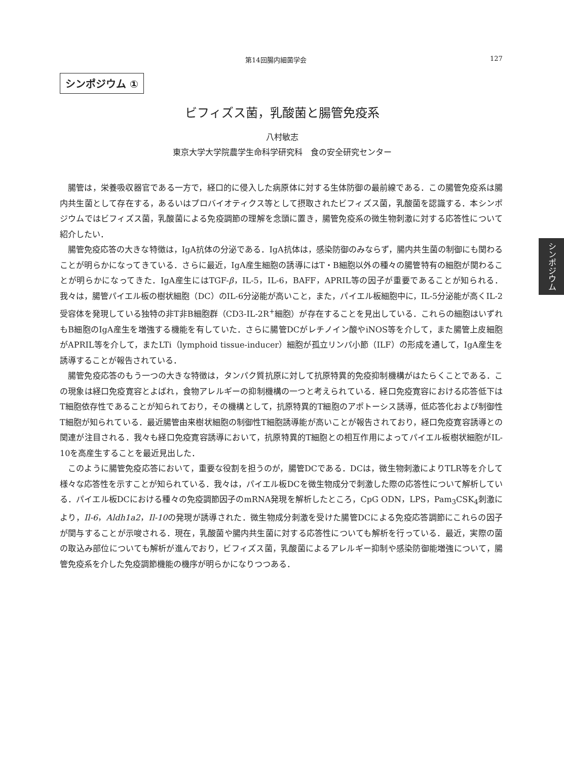第14回腸内細菌学会 127
シンポジウム ①
ビフィズス菌，乳酸菌と腸管免疫系
八村敏志
東京大学大学院農学生命科学研究科　食の安全研究センター
腸管は，栄養吸収器官である一方で，経口的に侵入した病原体に対する生体防御の最前線である．この腸管免疫系は腸内共生菌として存在する，あるいはプロバイオティクス等として摂取されたビフィズス菌，乳酸菌を認識する．本シンポジウムではビフィズス菌，乳酸菌による免疫調節の理解を念頭に置き，腸管免疫系の微生物刺激に対する応答性について紹介したい．
腸管免疫応答の大きな特徴は，IgA抗体の分泌である．IgA抗体は，感染防御のみならず，腸内共生菌の制御にも関わることが明らかになってきている．さらに最近，IgA産生細胞の誘導にはT・B細胞以外の種々の腸管特有の細胞が関わることが明らかになってきた．IgA産生にはTGF-β，IL-5，IL-6，BAFF，APRIL等の因子が重要であることが知られる．我々は，腸管パイエル板の樹状細胞（DC）のIL-6分泌能が高いこと，また，パイエル板細胞中に，IL-5分泌能が高くIL-2受容体を発現している独特の非T非B細胞群（CD3-IL-2R<sup>+</sup>細胞）が存在することを見出している．これらの細胞はいずれもB細胞のIgA産生を増強する機能を有していた．さらに腸管DCがレチノイン酸やiNOS等を介して，また腸管上皮細胞がAPRIL等を介して，またLTi（lymphoid tissue-inducer）細胞が孤立リンパ小節（ILF）の形成を通して，IgA産生を誘導することが報告されている．
腸管免疫応答のもう一つの大きな特徴は，タンパク質抗原に対して抗原特異的免疫抑制機構がはたらくことである．この現象は経口免疫寛容とよばれ，食物アレルギーの抑制機構の一つと考えられている．経口免疫寛容における応答低下はT細胞依存性であることが知られており，その機構として，抗原特異的T細胞のアポトーシス誘導，低応答化および制御性T細胞が知られている．最近腸管由来樹状細胞の制御性T細胞誘導能が高いことが報告されており，経口免疫寛容誘導との関連が注目される．我々も経口免疫寛容誘導において，抗原特異的T細胞との相互作用によってパイエル板樹状細胞がIL-10を高産生することを最近見出した．
このように腸管免疫応答において，重要な役割を担うのが，腸管DCである．DCは，微生物刺激によりTLR等を介して様々な応答性を示すことが知られている．我々は，パイエル板DCを微生物成分で刺激した際の応答性について解析している．パイエル板DCにおける種々の免疫調節因子のmRNA発現を解析したところ，CpG ODN，LPS，Pam<sub>3</sub>CSK<sub>4</sub>刺激により，Il-6，Aldh1a2，Il-10の発現が誘導された．微生物成分刺激を受けた腸管DCによる免疫応答調節にこれらの因子が関与することが示唆される．現在，乳酸菌や腸内共生菌に対する応答性についても解析を行っている．最近，実際の菌の取込み部位についても解析が進んでおり，ビフィズス菌，乳酸菌によるアレルギー抑制や感染防御能増強について，腸管免疫系を介した免疫調節機能の機序が明らかになりつつある．
シンポジウム